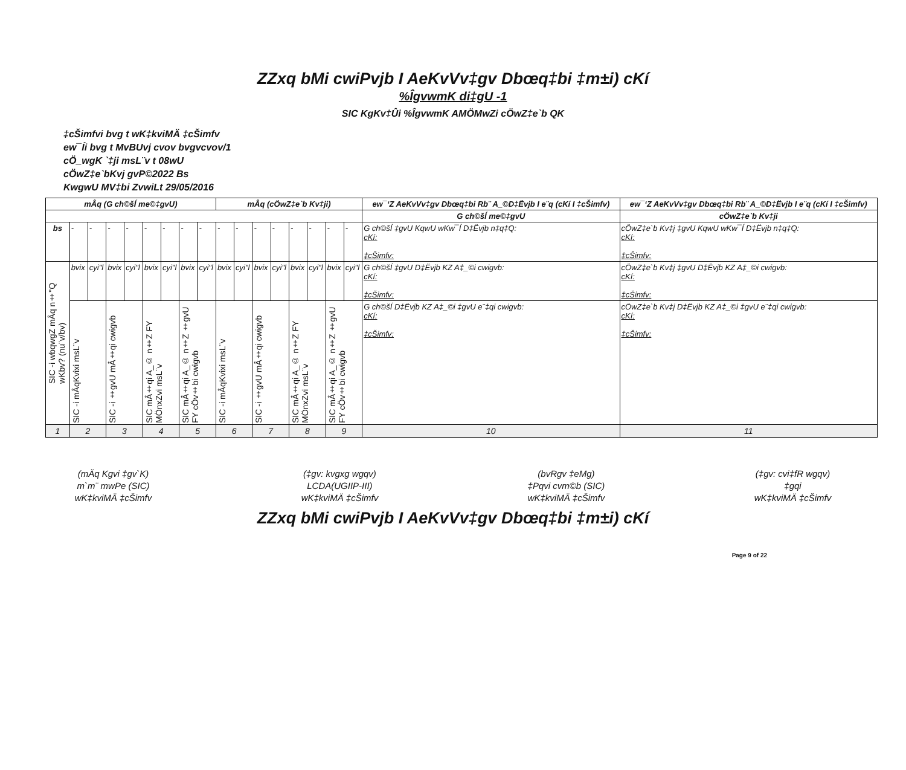ZZxq bMi cwiPvjb I AeKvVv‡gv Dbœq‡bi ‡m±i) cKí
%ÎgvwmK di‡gU -1
SIC KgKv‡Ûi %ÎgvwmK AMÖMwZi cÖwZ‡e`b QK
‡cŠimfvi bvg t wK‡kviMÄ ‡cŠimfv
ew¯Íi bvg t MvBUvj cvov bvgvcvov/1
cÖ_wgK `‡ji msL¨v t 08wU
cÖwZ‡e`bKvj gvP©2022 Bs
KwgwU MV‡bi ZvwiLt 29/05/2016
| mÂq (G ch©šÍ me©‡gvU) | | | | | | | | | mÂq (cÖwZ‡e`b Kv‡ji) | | | | | | | | ew¯‘Z AeKvVv‡gv Dbœq‡bi Rb¨ A_©D‡Ëvjb I e¨q (cKí I ‡cŠimfv) | ew¯‘Z AeKvVv‡gv Dbœq‡bi Rb¨ A_©D‡Ëvjb I e¨q (cKí I ‡cŠimfv) |
| --- | --- | --- | --- | --- | --- | --- | --- | --- | --- | --- | --- | --- | --- | --- | --- | --- | --- | --- |
| | | | | | | | | | | | | | | | | | G ch©šÍ me©‡gvU | cÖwZ‡e`b Kv‡ji |
| bs | - | - | - | - | - | - | - | - | - | - | - | - | - | - | - | - | G ch©šÍ ‡gvU KqwU wKw¯Í D‡Ëvjb n‡q‡Q: cKí: ‡cŠimfv: | cÖwZ‡e`b Kv‡j ‡gvU KqwU wKw¯Í D‡Ëvjb n‡q‡Q: cKí: ‡cŠimfv: |
| SIC -i wbqwgZ mÂq n‡"Q wKbv? (nu¨v/bv) | bvix | cyi"l | bvix | cyi"l | bvix | cyi"l | bvix | cyi"l | bvix | cyi"l | bvix | cyi"l | bvix | cyi"l | bvix | cyi"l | G ch©šÍ ‡gvU D‡Ëvjb KZ A‡_©i cwigvb: cKí: ‡cŠimfv: | cÖwZ‡e`b Kv‡j ‡gvU D‡Ëvjb KZ A‡_©i cwigvb: cKí: ‡cŠimfv: |
| | SIC -i mÂqKvixi msL¨v | | SIC -i ‡gvU mÂ‡qi cwigvb | | SIC mÂ‡qi A_© n‡Z FY MÖnxZvi msL¨v | | SIC mÂ‡qi A_© n‡Z ‡gvU FY cÖv‡bi cwigvb | | SIC -i mÂqKvixi msL¨v | | SIC -i ‡gvU mÂ‡qi cwigvb | | SIC mÂ‡qi A_© n‡Z FY MÖnxZvi msL¨v | | SIC mÂ‡qi A_© n‡Z ‡gvU FY cÖv‡bi cwigvb | | G ch©šÍ D‡Ëvjb KZ A‡_©i ‡gvU e¨‡qi cwigvb: cKí: ‡cŠimfv: | cÖwZ‡e`b Kv‡j D‡Ëvjb KZ A‡_©i ‡gvU e¨‡qi cwigvb: cKí: ‡cŠimfv: |
| 1 | 2 | | 3 | | 4 | | 5 | | 6 | | 7 | | 8 | | 9 | | 10 | 11 |
(mÄq Kgvi ‡gv`K)
m`m¨ mwPe (SIC)
wK‡kviMÄ ‡cŠimfv
(‡gv: kvgxg wgqv)
LCDA(UGIIP-III)
wK‡kviMÄ ‡cŠimfv
(bvRgv ‡eMg)
‡Pqvi cvm©b (SIC)
wK‡kviMÄ ‡cŠimfv
(‡gv: cvi‡fR wgqv)
‡gqi
wK‡kviMÄ ‡cŠimfv
ZZxq bMi cwiPvjb I AeKvVv‡gv Dbœq‡bi ‡m±i) cKí
Page 9 of 22